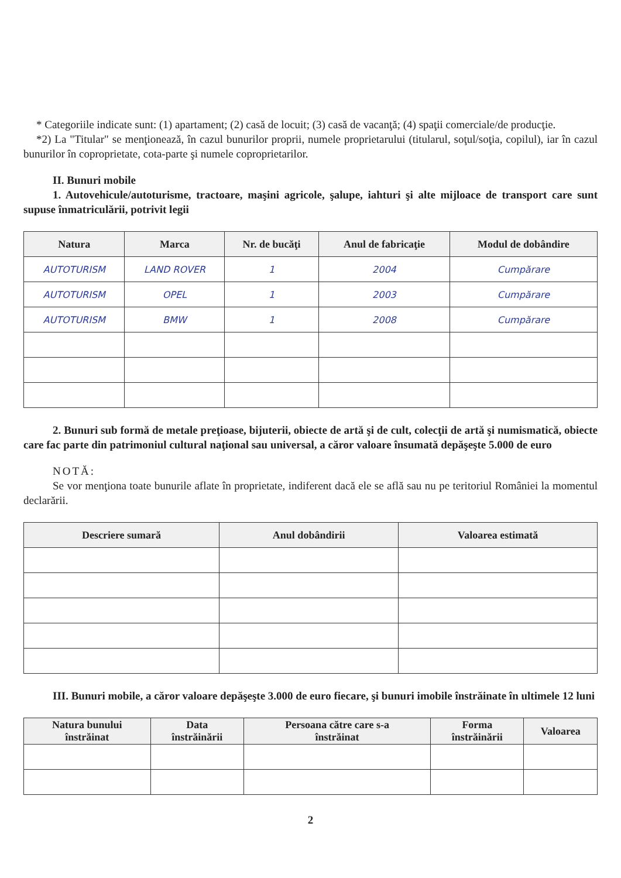* Categoriile indicate sunt: (1) apartament; (2) casă de locuit; (3) casă de vacanţă; (4) spaţii comerciale/de producţie.
*2) La "Titular" se menţionează, în cazul bunurilor proprii, numele proprietarului (titularul, soţul/soţia, copilul), iar în cazul bunurilor în coproprietate, cota-parte şi numele coproprietarilor.
II. Bunuri mobile
1. Autovehicule/autoturisme, tractoare, maşini agricole, şalupe, iahturi şi alte mijloace de transport care sunt supuse înmatriculării, potrivit legii
| Natura | Marca | Nr. de bucăţi | Anul de fabricaţie | Modul de dobândire |
| --- | --- | --- | --- | --- |
| AUTOTURISM | LAND ROVER | 1 | 2004 | Cumpărare |
| AUTOTURISM | OPEL | 1 | 2003 | Cumpărare |
| AUTOTURISM | BMW | 1 | 2008 | Cumpărare |
2. Bunuri sub formă de metale preţioase, bijuterii, obiecte de artă şi de cult, colecţii de artă şi numismatică, obiecte care fac parte din patrimoniul cultural naţional sau universal, a căror valoare însumată depăşeşte 5.000 de euro
NOTĂ:
Se vor menţiona toate bunurile aflate în proprietate, indiferent dacă ele se află sau nu pe teritoriul României la momentul declarării.
| Descriere sumară | Anul dobândirii | Valoarea estimată |
| --- | --- | --- |
III. Bunuri mobile, a căror valoare depăşeşte 3.000 de euro fiecare, şi bunuri imobile înstrăinate în ultimele 12 luni
| Natura bunului înstrăinat | Data înstrăinării | Persoana către care s-a înstrăinat | Forma înstrăinării | Valoarea |
| --- | --- | --- | --- | --- |
2